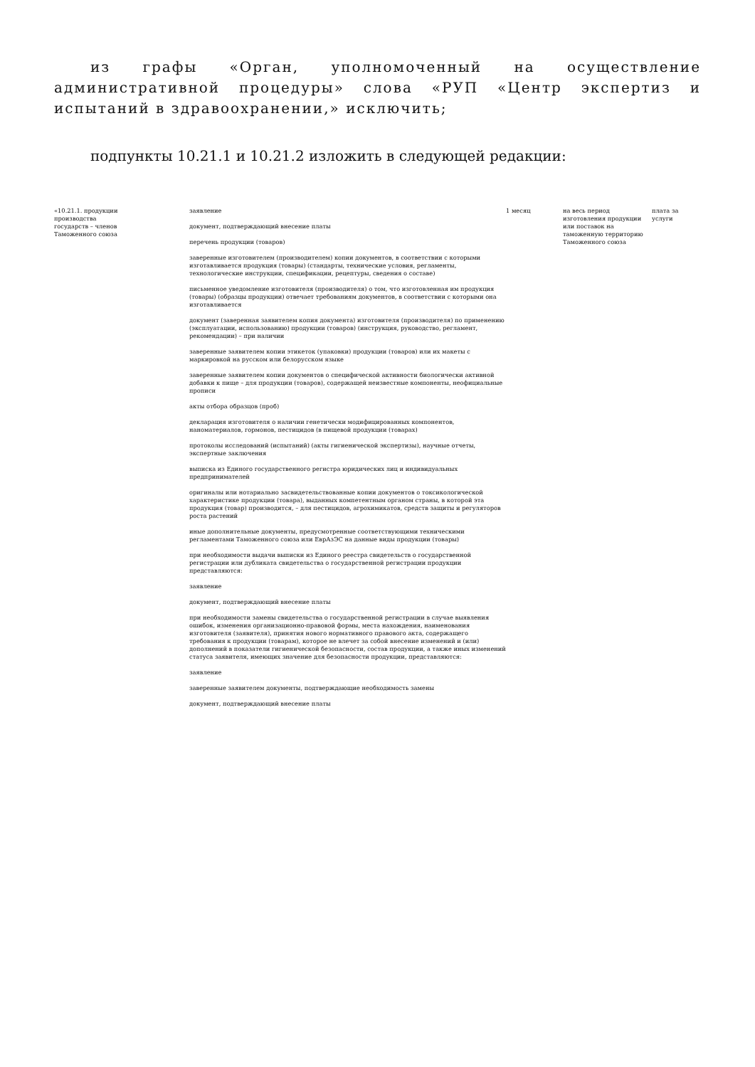из графы «Орган, уполномоченный на осуществление административной процедуры» слова «РУП «Центр экспертиз и испытаний в здравоохранении,» исключить;
подпункты 10.21.1 и 10.21.2 изложить в следующей редакции:
| «10.21.1. продукции производства государств – членов Таможенного союза | заявление документ, подтверждающий внесение платы перечень продукции (товаров) заверенные изготовителем (производителем) копии документов, в соответствии с которыми изготавливается продукция (товары) (стандарты, технические условия, регламенты, технологические инструкции, спецификации, рецептуры, сведения о составе) письменное уведомление изготовителя (производителя) о том, что изготовленная им продукция (товары) (образцы продукции) отвечает требованиям документов, в соответствии с которыми она изготавливается документ (заверенная заявителем копия документа) изготовителя (производителя) по применению (эксплуатации, использованию) продукции (товаров) (инструкция, руководство, регламент, рекомендации) – при наличии заверенные заявителем копии этикеток (упаковки) продукции (товаров) или их макеты с маркировкой на русском или белорусском языке заверенные заявителем копии документов о специфической активности биологически активной добавки к пище – для продукции (товаров), содержащей неизвестные компоненты, неофициальные прописи акты отбора образцов (проб) декларация изготовителя о наличии генетически модифицированных компонентов, наноматериалов, гормонов, пестицидов (в пищевой продукции (товарах) протоколы исследований (испытаний) (акты гигиенической экспертизы), научные отчеты, экспертные заключения выписка из Единого государственного регистра юридических лиц и индивидуальных предпринимателей оригиналы или нотариально засвидетельствованные копии документов о токсикологической характеристике продукции (товара), выданных компетентным органом страны, в которой эта продукция (товар) производится, – для пестицидов, агрохимикатов, средств защиты и регуляторов роста растений иные дополнительные документы, предусмотренные соответствующими техническими регламентами Таможенного союза или ЕврАзЭС на данные виды продукции (товары) при необходимости выдачи выписки из Единого реестра свидетельств о государственной регистрации или дубликата свидетельства о государственной регистрации продукции представляются: заявление документ, подтверждающий внесение платы при необходимости замены свидетельства о государственной регистрации в случае выявления ошибок, изменения организационно-правовой формы, места нахождения, наименования изготовителя (заявителя), принятия нового нормативного правового акта, содержащего требования к продукции (товарам), которое не влечет за собой внесение изменений и (или) дополнений в показатели гигиенической безопасности, состав продукции, а также иных изменений статуса заявителя, имеющих значение для безопасности продукции, представляются: заявление заверенные заявителем документы, подтверждающие необходимость замены документ, подтверждающий внесение платы | 1 месяц | на весь период изготовления продукции или поставок на таможенную территорию Таможенного союза | плата за услуги |